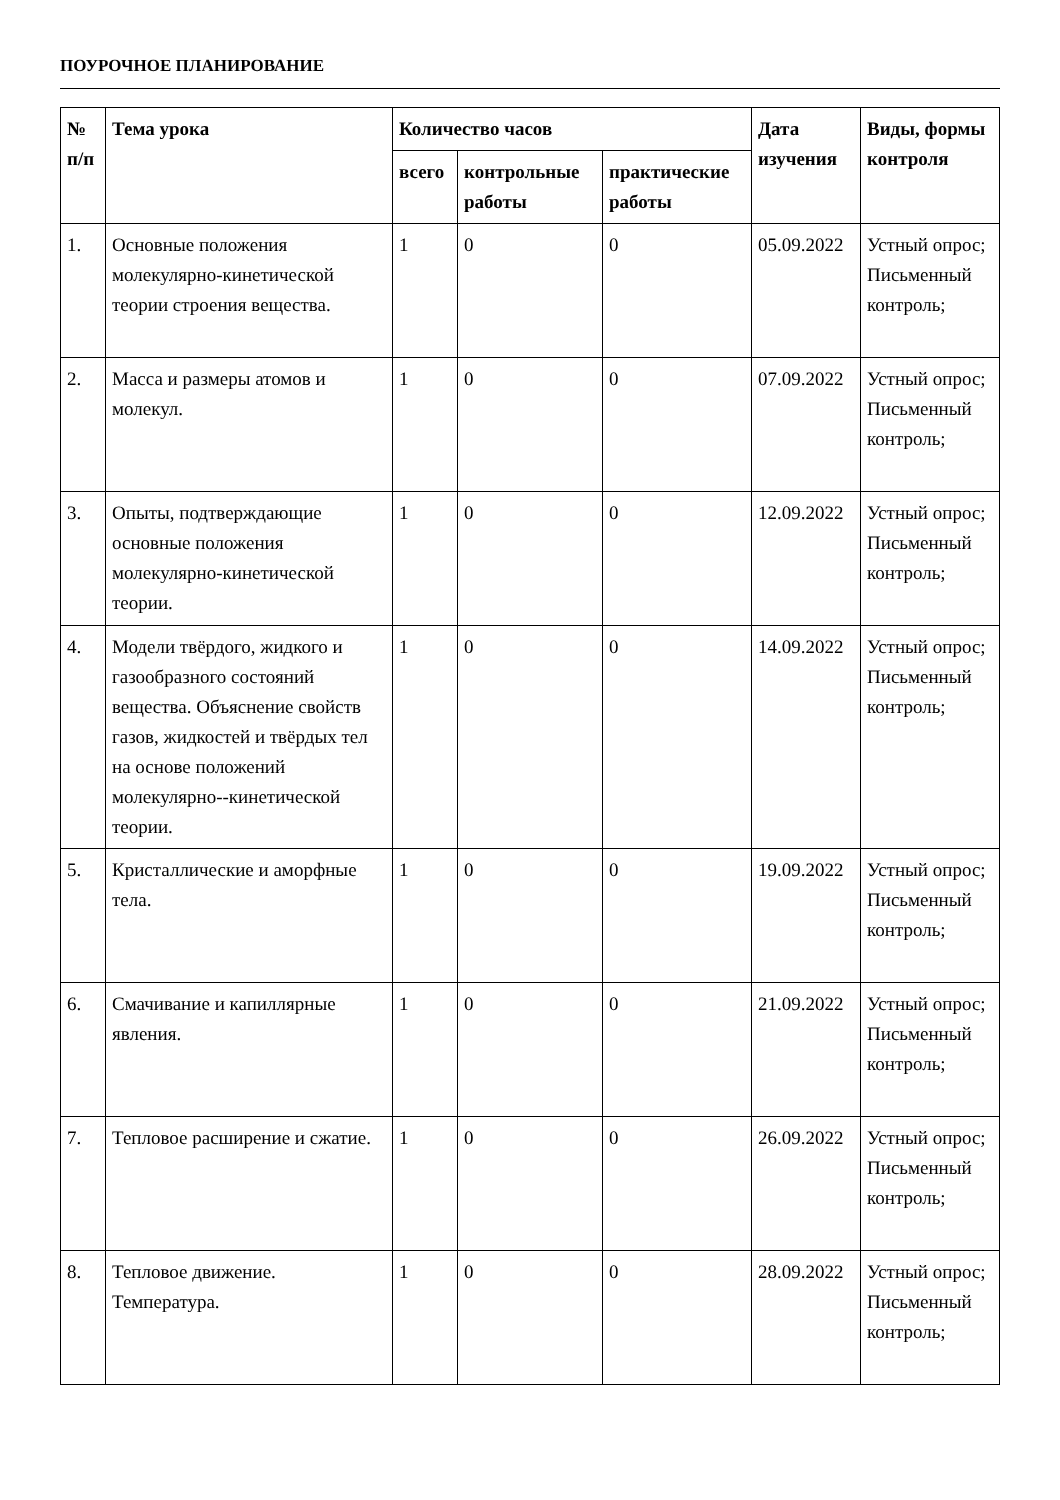ПОУРОЧНОЕ ПЛАНИРОВАНИЕ
| № п/п | Тема урока | Количество часов | | | Дата изучения | Виды, формы контроля |
| --- | --- | --- | --- | --- | --- | --- |
| | | всего | контрольные работы | практические работы | | |
| 1. | Основные положения молекулярно-кинетической теории строения вещества. | 1 | 0 | 0 | 05.09.2022 | Устный опрос; Письменный контроль; |
| 2. | Масса и размеры атомов и молекул. | 1 | 0 | 0 | 07.09.2022 | Устный опрос; Письменный контроль; |
| 3. | Опыты, подтверждающие основные положения молекулярно-кинетической теории. | 1 | 0 | 0 | 12.09.2022 | Устный опрос; Письменный контроль; |
| 4. | Модели твёрдого, жидкого и газообразного состояний вещества. Объяснение свойств газов, жидкостей и твёрдых тел на основе положений молекулярно--кинетической теории. | 1 | 0 | 0 | 14.09.2022 | Устный опрос; Письменный контроль; |
| 5. | Кристаллические и аморфные тела. | 1 | 0 | 0 | 19.09.2022 | Устный опрос; Письменный контроль; |
| 6. | Смачивание и капиллярные явления. | 1 | 0 | 0 | 21.09.2022 | Устный опрос; Письменный контроль; |
| 7. | Тепловое расширение и сжатие. | 1 | 0 | 0 | 26.09.2022 | Устный опрос; Письменный контроль; |
| 8. | Тепловое движение. Температура. | 1 | 0 | 0 | 28.09.2022 | Устный опрос; Письменный контроль; |